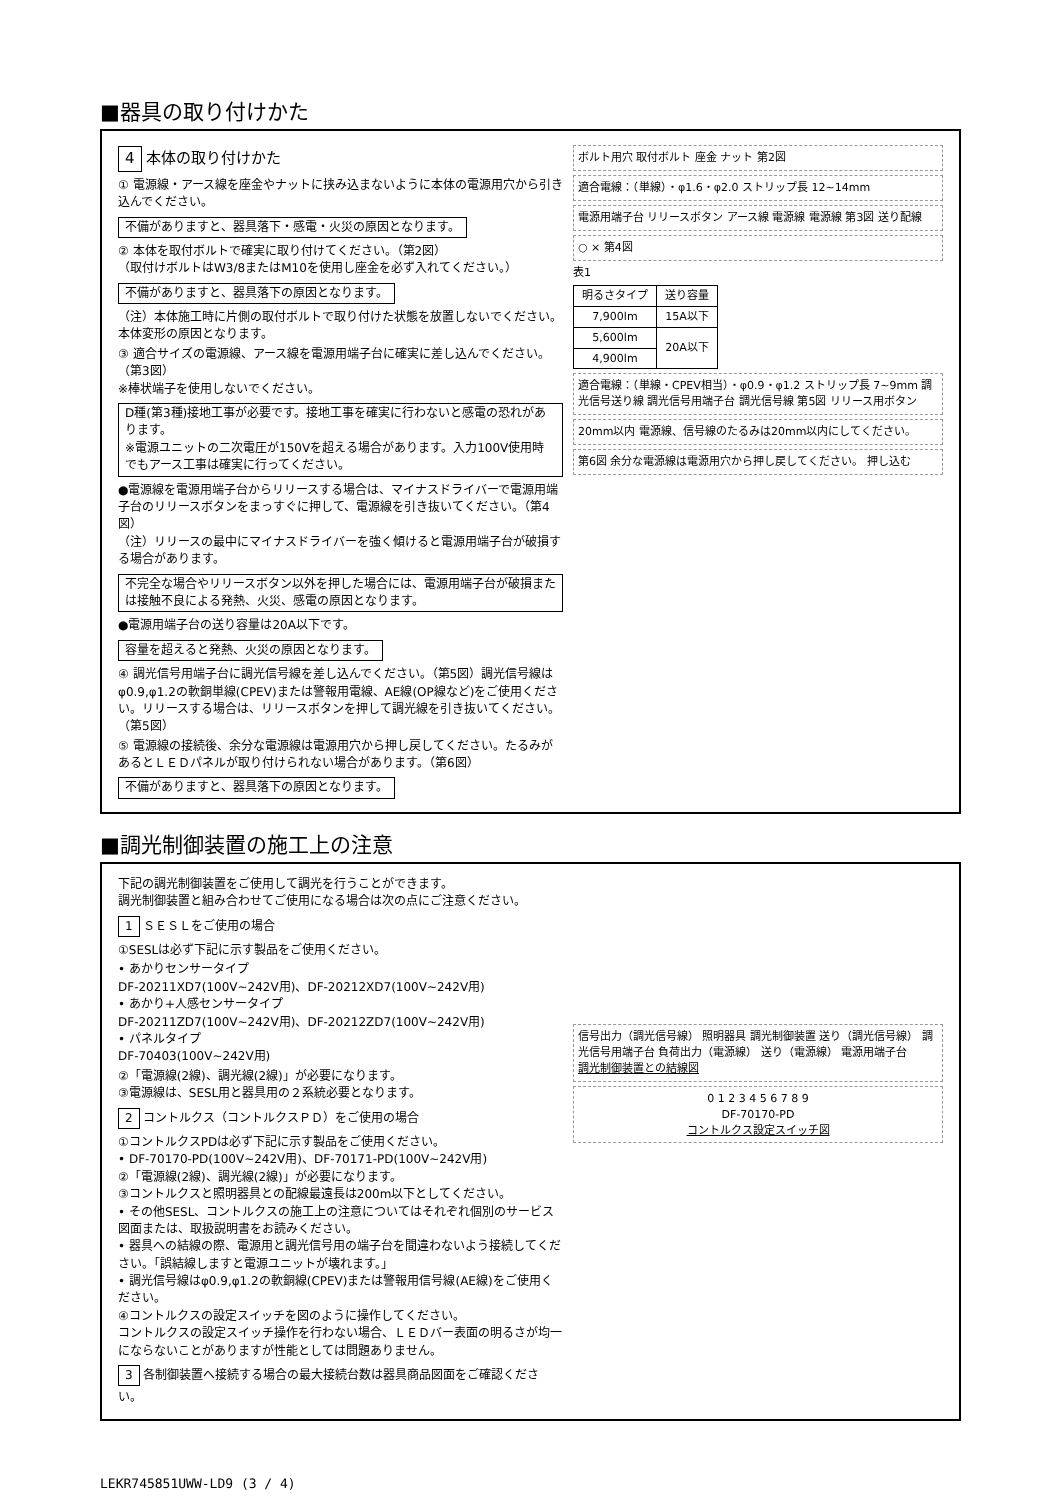■器具の取り付けかた
4 本体の取り付けかた
① 電源線・アース線を座金やナットに挟み込まないように本体の電源用穴から引き込んでください。
不備がありますと、器具落下・感電・火災の原因となります。
② 本体を取付ボルトで確実に取り付けてください。（第2図）
（取付けボルトはW3/8またはM10を使用し座金を必ず入れてください。）
不備がありますと、器具落下の原因となります。
（注）本体施工時に片側の取付ボルトで取り付けた状態を放置しないでください。本体変形の原因となります。
③ 適合サイズの電源線、アース線を電源用端子台に確実に差し込んでください。（第3図）
※棒状端子を使用しないでください。
D種(第3種)接地工事が必要です。接地工事を確実に行わないと感電の恐れがあります。
※電源ユニットの二次電圧が150Vを超える場合があります。入力100V使用時でもアース工事は確実に行ってください。
●電源線を電源用端子台からリリースする場合は、マイナスドライバーで電源用端子台のリリースボタンをまっすぐに押して、電源線を引き抜いてください。（第4図）
（注）リリースの最中にマイナスドライバーを強く傾けると電源用端子台が破損する場合があります。
不完全な場合やリリースボタン以外を押した場合には、電源用端子台が破損または接触不良による発熱、火災、感電の原因となります。
●電源用端子台の送り容量は20A以下です。
容量を超えると発熱、火災の原因となります。
④ 調光信号用端子台に調光信号線を差し込んでください。（第5図）調光信号線はφ0.9,φ1.2の軟銅単線(CPEV)または警報用電線、AE線(OP線など)をご使用ください。リリースする場合は、リリースボタンを押して調光線を引き抜いてください。（第5図）
⑤ 電源線の接続後、余分な電源線は電源用穴から押し戻してください。たるみがあるとＬＥＤパネルが取り付けられない場合があります。（第6図）
不備がありますと、器具落下の原因となります。
ボルト用穴 取付ボルト 座金 ナット 第2図
適合電線：（単線）・φ1.6・φ2.0 ストリップ長 12~14mm
電源用端子台 リリースボタン アース線 電源線 電源線 第3図 送り配線
○ × 第4図
表1
| 明るさタイプ | 送り容量 |
| --- | --- |
| 7,900lm | 15A以下 |
| 5,600lm | 20A以下 |
| 4,900lm | |
適合電線：（単線・CPEV相当）・φ0.9・φ1.2 ストリップ長 7~9mm 調光信号送り線 調光信号用端子台 調光信号線 第5図 リリース用ボタン
20mm以内 電源線、信号線のたるみは20mm以内にしてください。
第6図 余分な電源線は電源用穴から押し戻してください。 押し込む
■調光制御装置の施工上の注意
下記の調光制御装置をご使用して調光を行うことができます。
調光制御装置と組み合わせてご使用になる場合は次の点にご注意ください。
1 ＳＥＳＬをご使用の場合
①SESLは必ず下記に示す製品をご使用ください。
• あかりセンサータイプ
DF-20211XD7(100V~242V用)、DF-20212XD7(100V~242V用)
• あかり+人感センサータイプ
DF-20211ZD7(100V~242V用)、DF-20212ZD7(100V~242V用)
• パネルタイプ
DF-70403(100V~242V用)
②「電源線(2線)、調光線(2線)」が必要になります。
③電源線は、SESL用と器具用の２系統必要となります。
2 コントルクス（コントルクスＰＤ）をご使用の場合
①コントルクスPDは必ず下記に示す製品をご使用ください。
• DF-70170-PD(100V~242V用)、DF-70171-PD(100V~242V用)
②「電源線(2線)、調光線(2線)」が必要になります。
③コントルクスと照明器具との配線最遠長は200m以下としてください。
• その他SESL、コントルクスの施工上の注意についてはそれぞれ個別のサービス図面または、取扱説明書をお読みください。
• 器具への結線の際、電源用と調光信号用の端子台を間違わないよう接続してください。「誤結線しますと電源ユニットが壊れます。」
• 調光信号線はφ0.9,φ1.2の軟銅線(CPEV)または警報用信号線(AE線)をご使用ください。
④コントルクスの設定スイッチを図のように操作してください。
コントルクスの設定スイッチ操作を行わない場合、ＬＥＤバー表面の明るさが均一にならないことがありますが性能としては問題ありません。
3 各制御装置へ接続する場合の最大接続台数は器具商品図面をご確認ください。
信号出力（調光信号線） 照明器具 調光制御装置 送り（調光信号線） 調光信号用端子台 負荷出力（電源線） 送り（電源線） 電源用端子台
調光制御装置との結線図
0 1 2 3 4 5 6 7 8 9
DF-70170-PD
コントルクス設定スイッチ図
LEKR745851UWW-LD9 (3 / 4)